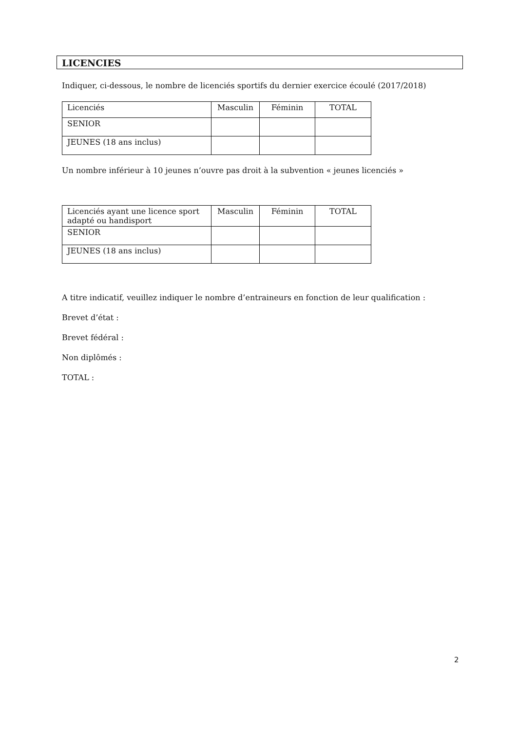LICENCIES
Indiquer, ci-dessous, le nombre de licenciés sportifs du dernier exercice écoulé (2017/2018)
| Licenciés | Masculin | Féminin | TOTAL |
| SENIOR | | | |
| JEUNES (18 ans inclus) | | | |
Un nombre inférieur à 10 jeunes n’ouvre pas droit à la subvention « jeunes licenciés »
| Licenciés ayant une licence sport adapté ou handisport | Masculin | Féminin | TOTAL |
| SENIOR | | | |
| JEUNES (18 ans inclus) | | | |
A titre indicatif, veuillez indiquer le nombre d’entraineurs en fonction de leur qualification :
Brevet d’état :
Brevet fédéral :
Non diplômés :
TOTAL :
2